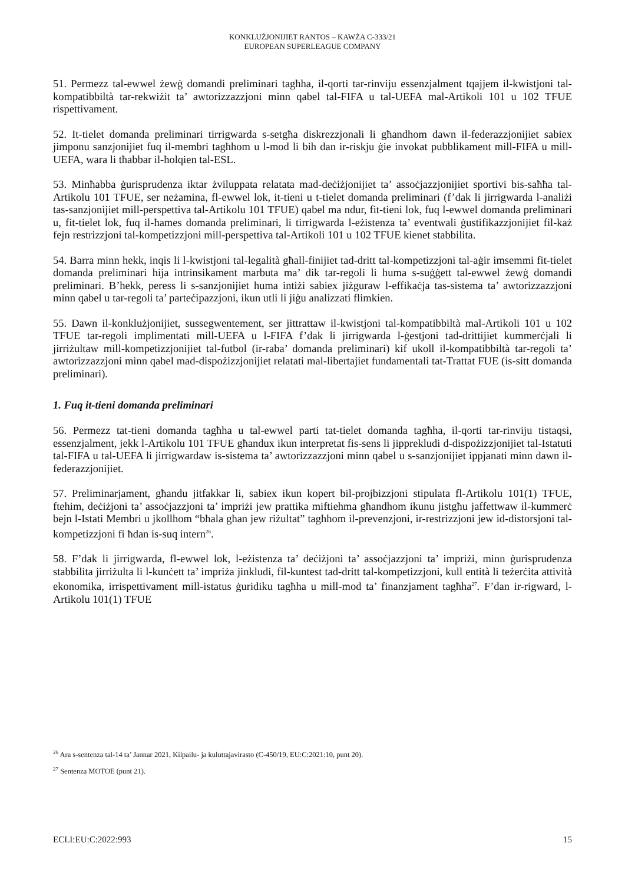KONKLUŻJONIJIET RANTOS – KAWŻA C-333/21
EUROPEAN SUPERLEAGUE COMPANY
51. Permezz tal-ewwel żewġ domandi preliminari tagħha, il-qorti tar-rinviju essenzjalment tqajjem il-kwistjoni tal-kompatibbiltà tar-rekwiżit ta’ awtorizzazzjoni minn qabel tal-FIFA u tal-UEFA mal-Artikoli 101 u 102 TFUE rispettivament.
52. It-tielet domanda preliminari tirrigwarda s-setgħa diskrezzjonali li għandhom dawn il-federazzjonijiet sabiex jimponu sanzjonijiet fuq il-membri tagħhom u l-mod li bih dan ir-riskju ġie invokat pubblikament mill-FIFA u mill-UEFA, wara li tħabbar il-ħolqien tal-ESL.
53. Minħabba ġurisprudenza iktar żviluppata relatata mad-deċiżjonijiet ta’ assoċjazzjonijiet sportivi bis-saħħa tal-Artikolu 101 TFUE, ser neżamina, fl-ewwel lok, it-tieni u t-tielet domanda preliminari (f’dak li jirrigwarda l-analiżi tas-sanzjonijiet mill-perspettiva tal-Artikolu 101 TFUE) qabel ma ndur, fit-tieni lok, fuq l-ewwel domanda preliminari u, fit-tielet lok, fuq il-ħames domanda preliminari, li tirrigwarda l-eżistenza ta’ eventwali ġustifikazzjonijiet fil-każ fejn restrizzjoni tal-kompetizzjoni mill-perspettiva tal-Artikoli 101 u 102 TFUE kienet stabbilita.
54. Barra minn hekk, inqis li l-kwistjoni tal-legalità għall-finijiet tad-dritt tal-kompetizzjoni tal-aġir imsemmi fit-tielet domanda preliminari hija intrinsikament marbuta ma’ dik tar-regoli li huma s-suġġett tal-ewwel żewġ domandi preliminari. B’hekk, peress li s-sanzjonijiet huma intiżi sabiex jiżguraw l-effikaċja tas-sistema ta’ awtorizzazzjoni minn qabel u tar-regoli ta’ parteċipazzjoni, ikun utli li jiġu analizzati flimkien.
55. Dawn il-konklużjonijiet, sussegwentement, ser jittrattaw il-kwistjoni tal-kompatibbiltà mal-Artikoli 101 u 102 TFUE tar-regoli implimentati mill-UEFA u l-FIFA f’dak li jirrigwarda l-ġestjoni tad-drittijiet kummerċjali li jirriżultaw mill-kompetizzjonijiet tal-futbol (ir-raba’ domanda preliminari) kif ukoll il-kompatibbiltà tar-regoli ta’ awtorizzazzjoni minn qabel mad-dispożizzjonijiet relatati mal-libertajiet fundamentali tat-Trattat FUE (is-sitt domanda preliminari).
1. Fuq it-tieni domanda preliminari
56. Permezz tat-tieni domanda tagħha u tal-ewwel parti tat-tielet domanda tagħha, il-qorti tar-rinviju tistaqsi, essenzjalment, jekk l-Artikolu 101 TFUE għandux ikun interpretat fis-sens li jipprekludi d-dispożizzjonijiet tal-Istatuti tal-FIFA u tal-UEFA li jirrigwardaw is-sistema ta’ awtorizzazzjoni minn qabel u s-sanzjonijiet ippjanati minn dawn il-federazzjonijiet.
57. Preliminarjament, għandu jitfakkar li, sabiex ikun kopert bil-projbizzjoni stipulata fl-Artikolu 101(1) TFUE, ftehim, deċiżjoni ta’ assoċjazzjoni ta’ impriżi jew prattika miftiehma għandhom ikunu jistgħu jaffettwaw il-kummerċ bejn l-Istati Membri u jkollhom “bħala għan jew riżultat” tagħhom il-prevenzjoni, ir-restrizzjoni jew id-distorsjoni tal-kompetizzjoni fi ħdan is-suq intern<sup>26</sup>.
58. F’dak li jirrigwarda, fl-ewwel lok, l-eżistenza ta’ deċiżjoni ta’ assoċjazzjoni ta’ impriżi, minn ġurisprudenza stabbilita jirriżulta li l-kunċett ta’ impriża jinkludi, fil-kuntest tad-dritt tal-kompetizzjoni, kull entità li teżerċita attività ekonomika, irrispettivament mill-istatus ġuridiku tagħha u mill-mod ta’ finanzjament tagħha<sup>27</sup>. F’dan ir-rigward, l-Artikolu 101(1) TFUE
<sup>26</sup> Ara s-sentenza tal-14 ta’ Jannar 2021, Kilpailu- ja kuluttajavirasto (C-450/19, EU:C:2021:10, punt 20).
<sup>27</sup> Sentenza MOTOE (punt 21).
ECLI:EU:C:2022:993 15